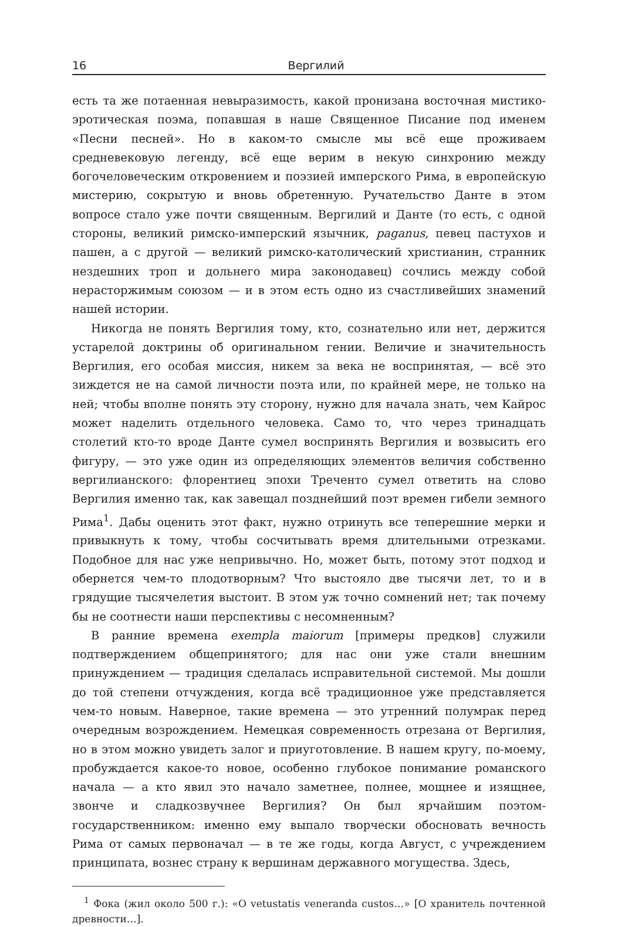16 Вергилий
есть та же потаенная невыразимость, какой пронизана восточная мистико-эротическая поэма, попавшая в наше Священное Писание под именем «Песни песней». Но в каком-то смысле мы всё еще проживаем средневековую легенду, всё еще верим в некую синхронию между богочеловеческим откровением и поэзией имперского Рима, в европейскую мистерию, сокрытую и вновь обретенную. Ручательство Данте в этом вопросе стало уже почти священным. Вергилий и Данте (то есть, с одной стороны, великий римско-имперский язычник, paganus, певец пастухов и пашен, а с другой — великий римско-католический христианин, странник нездешних троп и дольнего мира законодавец) сочлись между собой нерасторжимым союзом — и в этом есть одно из счастливейших знамений нашей истории.
Никогда не понять Вергилия тому, кто, сознательно или нет, держится устарелой доктрины об оригинальном гении. Величие и значительность Вергилия, его особая миссия, никем за века не воспринятая, — всё это зиждется не на самой личности поэта или, по крайней мере, не только на ней; чтобы вполне понять эту сторону, нужно для начала знать, чем Кайрос может наделить отдельного человека. Само то, что через тринадцать столетий кто-то вроде Данте сумел воспринять Вергилия и возвысить его фигуру, — это уже один из определяющих элементов величия собственно вергилианского: флорентиец эпохи Треченто сумел ответить на слово Вергилия именно так, как завещал позднейший поэт времен гибели земного Рима<sup>1</sup>. Дабы оценить этот факт, нужно отринуть все теперешние мерки и привыкнуть к тому, чтобы сосчитывать время длительными отрезками. Подобное для нас уже непривычно. Но, может быть, потому этот подход и обернется чем-то плодотворным? Что выстояло две тысячи лет, то и в грядущие тысячелетия выстоит. В этом уж точно сомнений нет; так почему бы не соотнести наши перспективы с несомненным?
В ранние времена exempla maiorum [примеры предков] служили подтверждением общепринятого; для нас они уже стали внешним принуждением — традиция сделалась исправительной системой. Мы дошли до той степени отчуждения, когда всё традиционное уже представляется чем-то новым. Наверное, такие времена — это утренний полумрак перед очередным возрождением. Немецкая современность отрезана от Вергилия, но в этом можно увидеть залог и приуготовление. В нашем кругу, по-моему, пробуждается какое-то новое, особенно глубокое понимание романского начала — а кто явил это начало заметнее, полнее, мощнее и изящнее, звонче и сладкозвучнее Вергилия? Он был ярчайшим поэтом-государственником: именно ему выпало творчески обосновать вечность Рима от самых первоначал — в те же годы, когда Август, с учреждением принципата, вознес страну к вершинам державного могущества. Здесь,
<sup>1</sup> Фока (жил около 500 г.): «O vetustatis veneranda custos…» [О хранитель почтенной древности…].